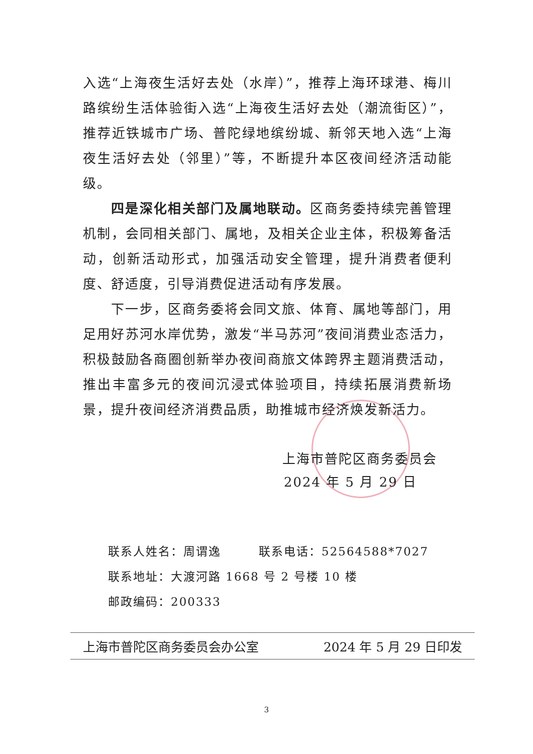入选“上海夜生活好去处（水岸）”，推荐上海环球港、梅川路缤纷生活体验街入选“上海夜生活好去处（潮流街区）”，推荐近铁城市广场、普陀绿地缤纷城、新邻天地入选“上海夜生活好去处（邻里）”等，不断提升本区夜间经济活动能级。
四是深化相关部门及属地联动。区商务委持续完善管理机制，会同相关部门、属地，及相关企业主体，积极筹备活动，创新活动形式，加强活动安全管理，提升消费者便利度、舒适度，引导消费促进活动有序发展。
下一步，区商务委将会同文旅、体育、属地等部门，用足用好苏河水岸优势，激发“半马苏河”夜间消费业态活力，积极鼓励各商圈创新举办夜间商旅文体跨界主题消费活动，推出丰富多元的夜间沉浸式体验项目，持续拓展消费新场景，提升夜间经济消费品质，助推城市经济焕发新活力。
上海市普陀区商务委员会
2024 年 5 月 29 日
联系人姓名：周谓逸　　　联系电话：52564588*7027
联系地址：大渡河路 1668 号 2 号楼 10 楼
邮政编码：200333
上海市普陀区商务委员会办公室 2024 年 5 月 29 日印发
3